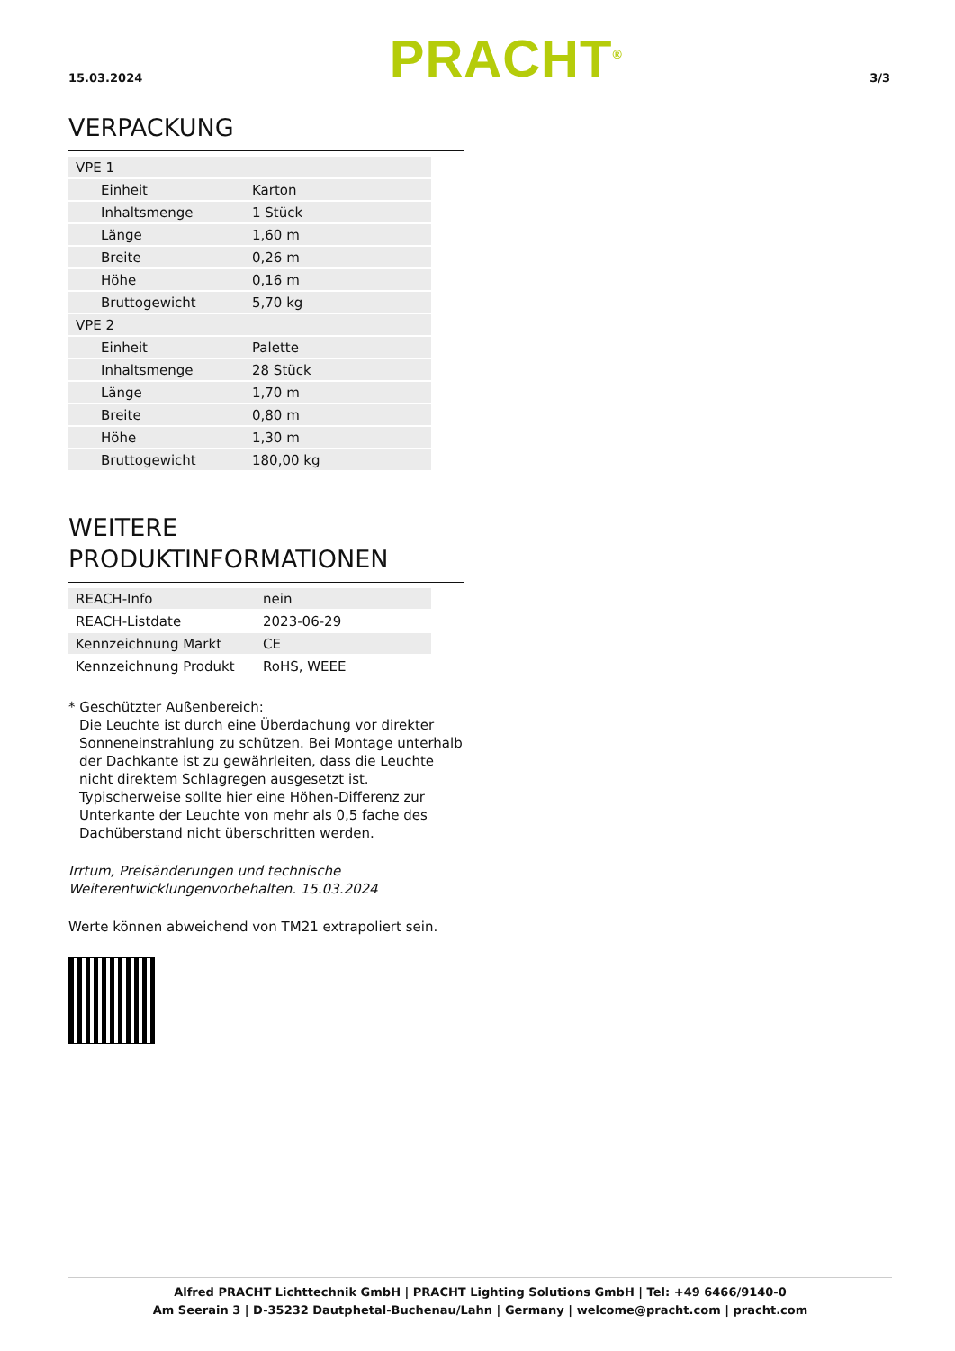15.03.2024
PRACHT<sup>®</sup>
3/3
VERPACKUNG
| VPE 1 | |
| Einheit | Karton |
| Inhaltsmenge | 1 Stück |
| Länge | 1,60 m |
| Breite | 0,26 m |
| Höhe | 0,16 m |
| Bruttogewicht | 5,70 kg |
| VPE 2 | |
| Einheit | Palette |
| Inhaltsmenge | 28 Stück |
| Länge | 1,70 m |
| Breite | 0,80 m |
| Höhe | 1,30 m |
| Bruttogewicht | 180,00 kg |
WEITERE
PRODUKTINFORMATIONEN
| REACH-Info | nein |
| REACH-Listdate | 2023-06-29 |
| Kennzeichnung Markt | CE |
| Kennzeichnung Produkt | RoHS, WEEE |
* Geschützter Außenbereich:
Die Leuchte ist durch eine Überdachung vor direkter Sonneneinstrahlung zu schützen. Bei Montage unterhalb der Dachkante ist zu gewährleiten, dass die Leuchte nicht direktem Schlagregen ausgesetzt ist. Typischerweise sollte hier eine Höhen-Differenz zur Unterkante der Leuchte von mehr als 0,5 fache des Dachüberstand nicht überschritten werden.
Irrtum, Preisänderungen und technische Weiterentwicklungenvorbehalten. 15.03.2024
Werte können abweichend von TM21 extrapoliert sein.
Alfred PRACHT Lichttechnik GmbH | PRACHT Lighting Solutions GmbH | Tel: +49 6466/9140-0
Am Seerain 3 | D-35232 Dautphetal-Buchenau/Lahn | Germany | welcome@pracht.com | pracht.com